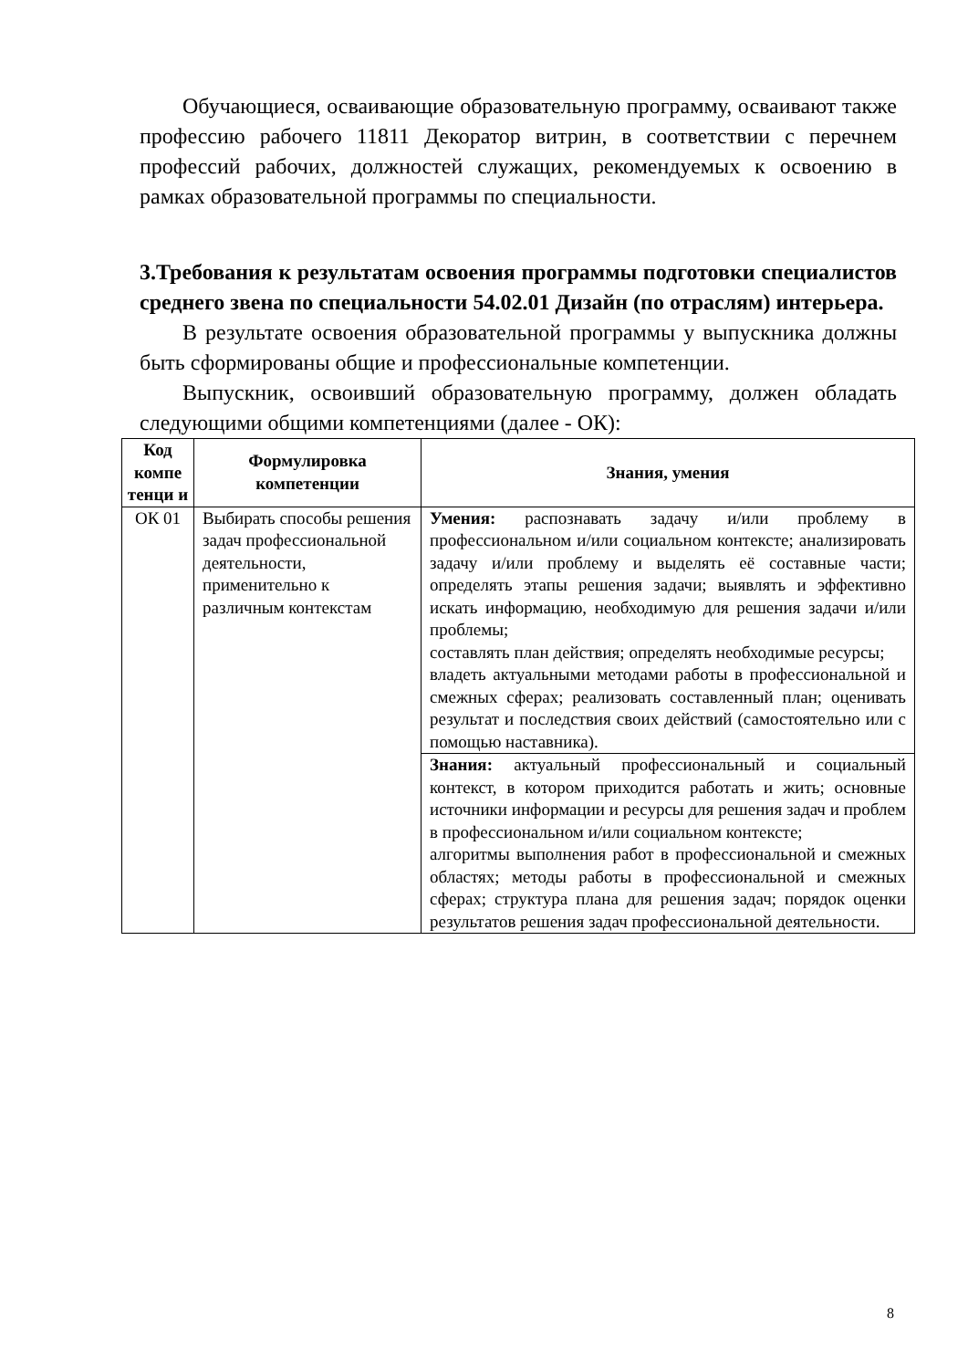Обучающиеся, осваивающие образовательную программу, осваивают также профессию рабочего 11811 Декоратор витрин, в соответствии с перечнем профессий рабочих, должностей служащих, рекомендуемых к освоению в рамках образовательной программы по специальности.
3.Требования к результатам освоения программы подготовки специалистов среднего звена по специальности 54.02.01 Дизайн (по отраслям) интерьера.
В результате освоения образовательной программы у выпускника должны быть сформированы общие и профессиональные компетенции.
Выпускник, освоивший образовательную программу, должен обладать следующими общими компетенциями (далее - ОК):
| Код компе тенци и | Формулировка компетенции | Знания, умения |
| --- | --- | --- |
| ОК 01 | Выбирать способы решения задач профессиональной деятельности, применительно к различным контекстам | Умения: распознавать задачу и/или проблему в профессиональном и/или социальном контексте; анализировать задачу и/или проблему и выделять её составные части; определять этапы решения задачи; выявлять и эффективно искать информацию, необходимую для решения задачи и/или проблемы; составлять план действия; определять необходимые ресурсы; владеть актуальными методами работы в профессиональной и смежных сферах; реализовать составленный план; оценивать результат и последствия своих действий (самостоятельно или с помощью наставника). |
| | | Знания: актуальный профессиональный и социальный контекст, в котором приходится работать и жить; основные источники информации и ресурсы для решения задач и проблем в профессиональном и/или социальном контексте; алгоритмы выполнения работ в профессиональной и смежных областях; методы работы в профессиональной и смежных сферах; структура плана для решения задач; порядок оценки результатов решения задач профессиональной деятельности. |
8